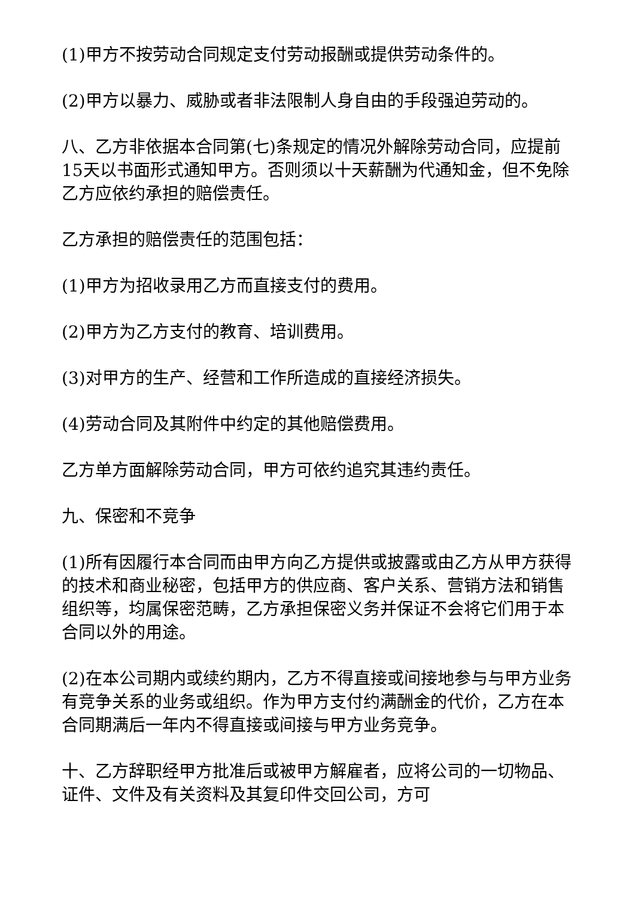(1)甲方不按劳动合同规定支付劳动报酬或提供劳动条件的。
(2)甲方以暴力、威胁或者非法限制人身自由的手段强迫劳动的。
八、乙方非依据本合同第(七)条规定的情况外解除劳动合同，应提前15天以书面形式通知甲方。否则须以十天薪酬为代通知金，但不免除乙方应依约承担的赔偿责任。
乙方承担的赔偿责任的范围包括：
(1)甲方为招收录用乙方而直接支付的费用。
(2)甲方为乙方支付的教育、培训费用。
(3)对甲方的生产、经营和工作所造成的直接经济损失。
(4)劳动合同及其附件中约定的其他赔偿费用。
乙方单方面解除劳动合同，甲方可依约追究其违约责任。
九、保密和不竞争
(1)所有因履行本合同而由甲方向乙方提供或披露或由乙方从甲方获得的技术和商业秘密，包括甲方的供应商、客户关系、营销方法和销售组织等，均属保密范畴，乙方承担保密义务并保证不会将它们用于本合同以外的用途。
(2)在本公司期内或续约期内，乙方不得直接或间接地参与与甲方业务有竞争关系的业务或组织。作为甲方支付约满酬金的代价，乙方在本合同期满后一年内不得直接或间接与甲方业务竞争。
十、乙方辞职经甲方批准后或被甲方解雇者，应将公司的一切物品、证件、文件及有关资料及其复印件交回公司，方可